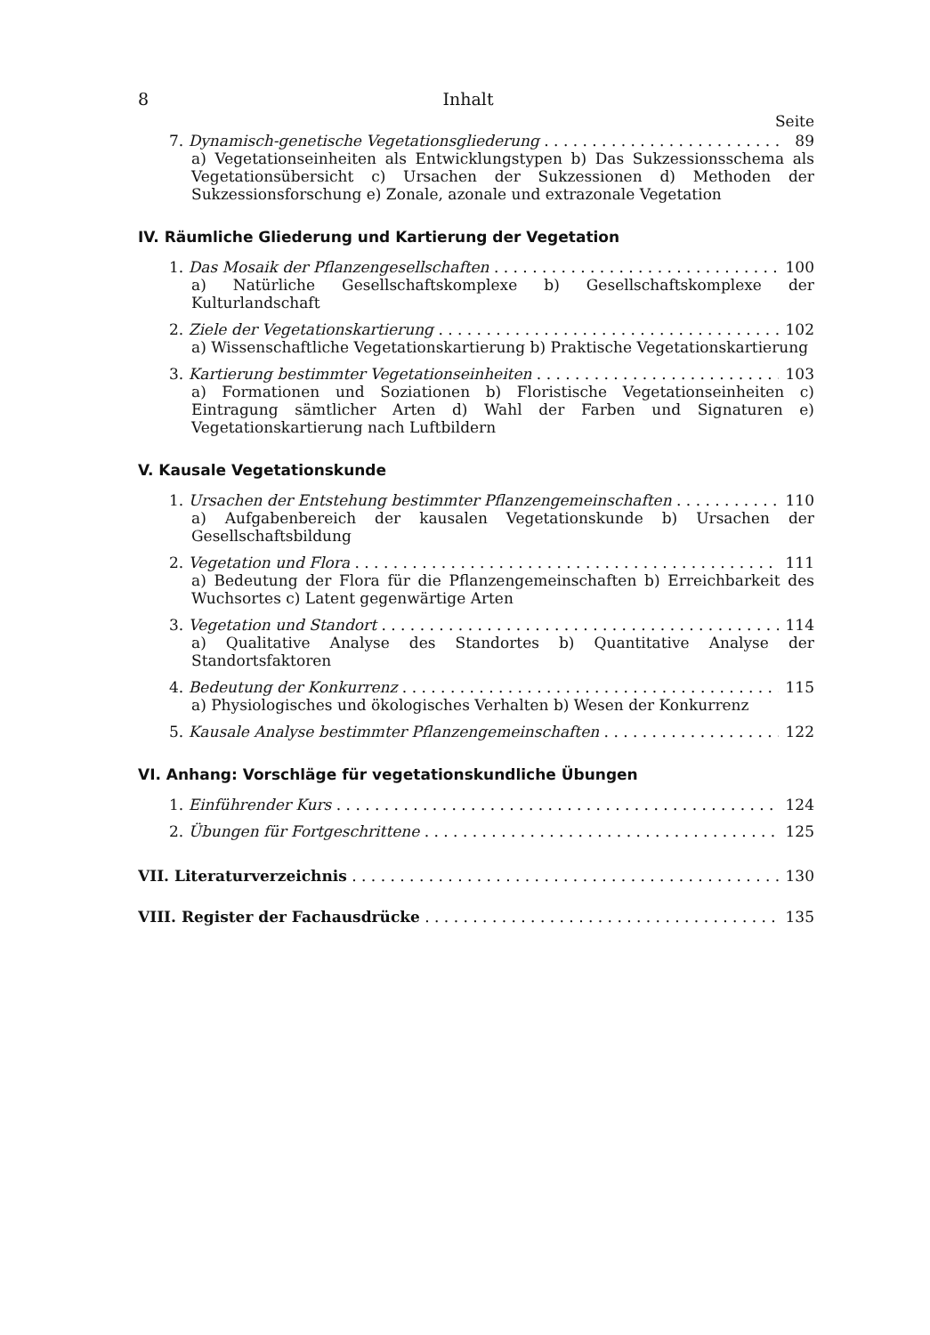8 Inhalt
Seite
7. Dynamisch-genetische Vegetationsgliederung 89
a) Vegetationseinheiten als Entwicklungstypen b) Das Sukzessionsschema als Vegetationsübersicht c) Ursachen der Sukzessionen d) Methoden der Sukzessionsforschung e) Zonale, azonale und extrazonale Vegetation
IV. Räumliche Gliederung und Kartierung der Vegetation
1. Das Mosaik der Pflanzengesellschaften 100
a) Natürliche Gesellschaftskomplexe b) Gesellschaftskomplexe der Kulturlandschaft
2. Ziele der Vegetationskartierung 102
a) Wissenschaftliche Vegetationskartierung b) Praktische Vegetationskartierung
3. Kartierung bestimmter Vegetationseinheiten 103
a) Formationen und Soziationen b) Floristische Vegetationseinheiten c) Eintragung sämtlicher Arten d) Wahl der Farben und Signaturen e) Vegetationskartierung nach Luftbildern
V. Kausale Vegetationskunde
1. Ursachen der Entstehung bestimmter Pflanzengemeinschaften 110
a) Aufgabenbereich der kausalen Vegetationskunde b) Ursachen der Gesellschaftsbildung
2. Vegetation und Flora 111
a) Bedeutung der Flora für die Pflanzengemeinschaften b) Erreichbarkeit des Wuchsortes c) Latent gegenwärtige Arten
3. Vegetation und Standort 114
a) Qualitative Analyse des Standortes b) Quantitative Analyse der Standortsfaktoren
4. Bedeutung der Konkurrenz 115
a) Physiologisches und ökologisches Verhalten b) Wesen der Konkurrenz
5. Kausale Analyse bestimmter Pflanzengemeinschaften 122
VI. Anhang: Vorschläge für vegetationskundliche Übungen
1. Einführender Kurs 124
2. Übungen für Fortgeschrittene 125
VII. Literaturverzeichnis 130
VIII. Register der Fachausdrücke 135